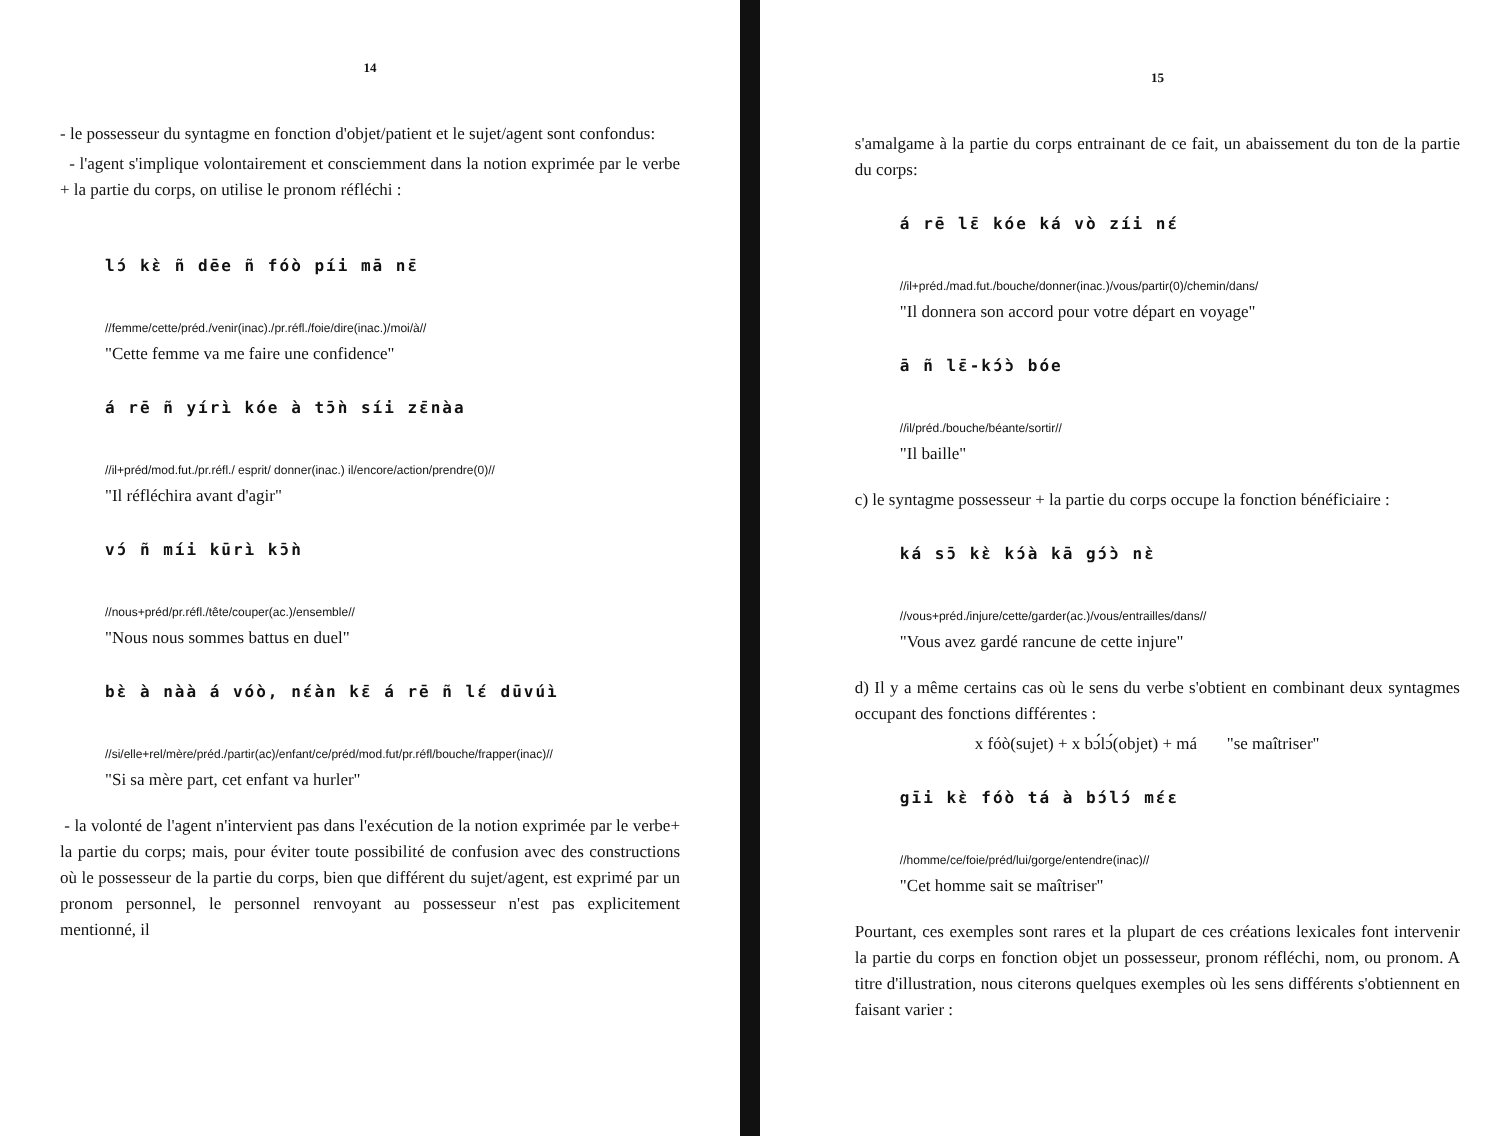14
- le possesseur du syntagme en fonction d'objet/patient et le sujet/agent sont confondus:
- l'agent s'implique volontairement et consciemment dans la notion exprimée par le verbe + la partie du corps, on utilise le pronom réfléchi :
lɔ́ kɛ̀ ñ dēe ñ fóò píi mā nɛ̄
//femme/cette/préd./venir(inac)./pr.réfl./foie/dire(inac.)/moi/à//
"Cette femme va me faire une confidence"
á rē ñ yírì kóe à tɔ̄ǹ síi zɛ̄nàa
//il+préd/mod.fut./pr.réfl./ esprit/ donner(inac.) il/encore/action/prendre(0)//
"Il réfléchira avant d'agir"
vɔ́ ñ míi kūrì kɔ̄ǹ
//nous+préd/pr.réfl./tête/couper(ac.)/ensemble//
"Nous nous sommes battus en duel"
bɛ̀ à nàà á vóò, nɛ́àn kɛ̄ á rē ñ lɛ́ dūvúì
//si/elle+rel/mère/préd./partir(ac)/enfant/ce/préd/mod.fut/pr.réfl/bouche/frapper(inac)//
"Si sa mère part, cet enfant va hurler"
- la volonté de l'agent n'intervient pas dans l'exécution de la notion exprimée par le verbe+ la partie du corps; mais, pour éviter toute possibilité de confusion avec des constructions où le possesseur de la partie du corps, bien que différent du sujet/agent, est exprimé par un pronom personnel, le personnel renvoyant au possesseur n'est pas explicitement mentionné, il
15
s'amalgame à la partie du corps entrainant de ce fait, un abaissement du ton de la partie du corps:
á rē lɛ̄ kóe ká vò zíi nɛ́
//il+préd./mad.fut./bouche/donner(inac.)/vous/partir(0)/chemin/dans/
"Il donnera son accord pour votre départ en voyage"
ā ñ lɛ̄-kɔ́ɔ̀ bóe
//il/préd./bouche/béante/sortir//
"Il baille"
c) le syntagme possesseur + la partie du corps occupe la fonction bénéficiaire :
ká sɔ̄ kɛ̀ kɔ́à kā gɔ́ɔ̀ nɛ̀
//vous+préd./injure/cette/garder(ac.)/vous/entrailles/dans//
"Vous avez gardé rancune de cette injure"
d) Il y a même certains cas où le sens du verbe s'obtient en combinant deux syntagmes occupant des fonctions différentes :
x fóò(sujet) + x bɔ́lɔ́(objet) + má "se maîtriser"
gīi kɛ̀ fóò tá à bɔ́lɔ́ mɛ́ɛ
//homme/ce/foie/préd/lui/gorge/entendre(inac)//
"Cet homme sait se maîtriser"
Pourtant, ces exemples sont rares et la plupart de ces créations lexicales font intervenir la partie du corps en fonction objet un possesseur, pronom réfléchi, nom, ou pronom. A titre d'illustration, nous citerons quelques exemples où les sens différents s'obtiennent en faisant varier :